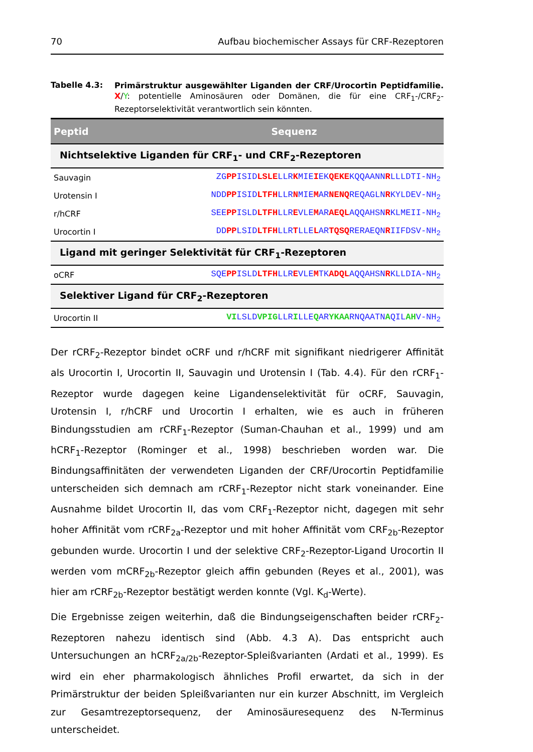70 Aufbau biochemischer Assays für CRF-Rezeptoren
Tabelle 4.3:
Primärstruktur ausgewählter Liganden der CRF/Urocortin Peptidfamilie. X/Y: potentielle Aminosäuren oder Domänen, die für eine CRF<sub>1</sub>-/CRF<sub>2</sub>-Rezeptorselektivität verantwortlich sein könnten.
| Peptid | Sequenz |
| --- | --- |
| Nichtselektive Liganden für CRF<sub>1</sub>- und CRF<sub>2</sub>-Rezeptoren | |
| Sauvagin | ZG PP ISID LSLE LLR K MIE I EK QEKE KQQAANN R LLLDTI-NH<sub>2</sub> |
| Urotensin I | NDD PP ISID LTFH LLR N MIE M AR NENQ REQAGLN R KYLDEV-NH<sub>2</sub> |
| r/hCRF | SEE PP ISLD LTFH LLR E VLE M AR AEQL AQQAHSN R KLMEII-NH<sub>2</sub> |
| Urocortin I | DD PP LSID LTFH LLR T LLE L AR TQSQ RERAEQN R IIFDSV-NH<sub>2</sub> |
| Ligand mit geringer Selektivität für CRF<sub>1</sub>-Rezeptoren | |
| oCRF | SQE PP ISLD LTFH LLR E VLE M TK ADQL AQQAHSN R KLLDIA-NH<sub>2</sub> |
| Selektiver Ligand für CRF<sub>2</sub>-Rezeptoren | |
| Urocortin II | VI LSLD VPIG LLR I LLE Q AR YKAA RNQAATN A QIL AH V-NH<sub>2</sub> |
Der rCRF<sub>2</sub>-Rezeptor bindet oCRF und r/hCRF mit signifikant niedrigerer Affinität als Urocortin I, Urocortin II, Sauvagin und Urotensin I (Tab. 4.4). Für den rCRF<sub>1</sub>-Rezeptor wurde dagegen keine Ligandenselektivität für oCRF, Sauvagin, Urotensin I, r/hCRF und Urocortin I erhalten, wie es auch in früheren Bindungsstudien am rCRF<sub>1</sub>-Rezeptor (Suman-Chauhan et al., 1999) und am hCRF<sub>1</sub>-Rezeptor (Rominger et al., 1998) beschrieben worden war. Die Bindungsaffinitäten der verwendeten Liganden der CRF/Urocortin Peptidfamilie unterscheiden sich demnach am rCRF<sub>1</sub>-Rezeptor nicht stark voneinander. Eine Ausnahme bildet Urocortin II, das vom CRF<sub>1</sub>-Rezeptor nicht, dagegen mit sehr hoher Affinität vom rCRF<sub>2a</sub>-Rezeptor und mit hoher Affinität vom CRF<sub>2b</sub>-Rezeptor gebunden wurde. Urocortin I und der selektive CRF<sub>2</sub>-Rezeptor-Ligand Urocortin II werden vom mCRF<sub>2b</sub>-Rezeptor gleich affin gebunden (Reyes et al., 2001), was hier am rCRF<sub>2b</sub>-Rezeptor bestätigt werden konnte (Vgl. K<sub>d</sub>-Werte).
Die Ergebnisse zeigen weiterhin, daß die Bindungseigenschaften beider rCRF<sub>2</sub>-Rezeptoren nahezu identisch sind (Abb. 4.3 A). Das entspricht auch Untersuchungen an hCRF<sub>2a/2b</sub>-Rezeptor-Spleißvarianten (Ardati et al., 1999). Es wird ein eher pharmakologisch ähnliches Profil erwartet, da sich in der Primärstruktur der beiden Spleißvarianten nur ein kurzer Abschnitt, im Vergleich zur Gesamtrezeptorsequenz, der Aminosäuresequenz des N-Terminus unterscheidet.